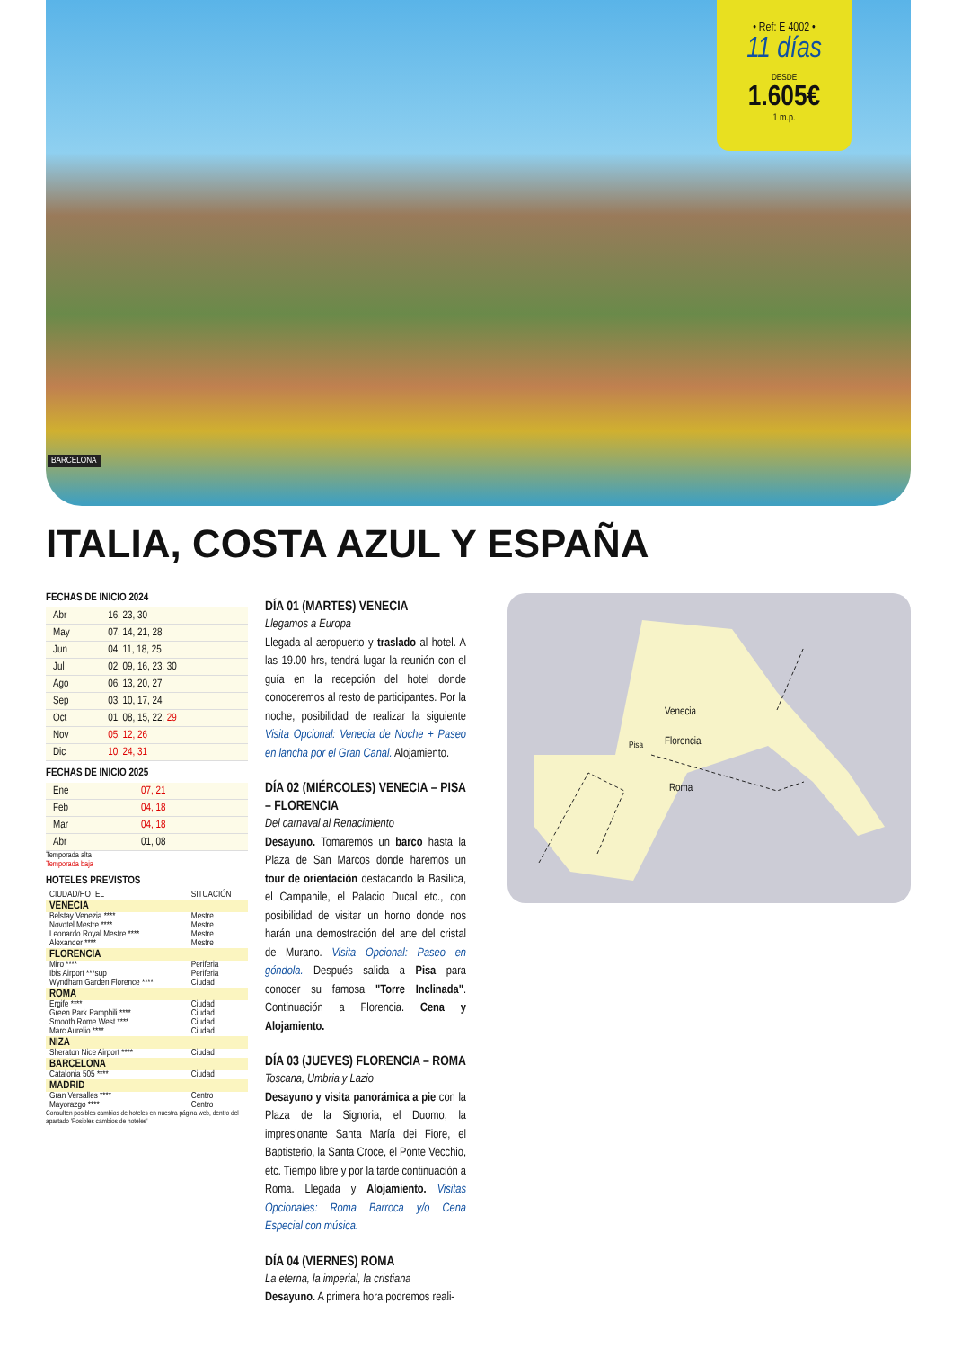BARCELONA
• Ref: E 4002 •
11 días
DESDE
1.605€
1 m.p.
ITALIA, COSTA AZUL Y ESPAÑA
FECHAS DE INICIO 2024
| Abr | 16, 23, 30 |
| May | 07, 14, 21, 28 |
| Jun | 04, 11, 18, 25 |
| Jul | 02, 09, 16, 23, 30 |
| Ago | 06, 13, 20, 27 |
| Sep | 03, 10, 17, 24 |
| Oct | 01, 08, 15, 22, 29 |
| Nov | 05, 12, 26 |
| Dic | 10, 24, 31 |
FECHAS DE INICIO 2025
| Ene | 07, 21 |
| Feb | 04, 18 |
| Mar | 04, 18 |
| Abr | 01, 08 |
Temporada alta
Temporada baja
HOTELES PREVISTOS
| CIUDAD/HOTEL | SITUACIÓN |
| VENECIA | |
| Belstay Venezia **** | Mestre |
| Novotel Mestre **** | Mestre |
| Leonardo Royal Mestre **** | Mestre |
| Alexander **** | Mestre |
| FLORENCIA | |
| Miro **** | Periferia |
| Ibis Airport ***sup | Periferia |
| Wyndham Garden Florence **** | Ciudad |
| ROMA | |
| Ergife **** | Ciudad |
| Green Park Pamphili **** | Ciudad |
| Smooth Rome West **** | Ciudad |
| Marc Aurelio **** | Ciudad |
| NIZA | |
| Sheraton Nice Airport **** | Ciudad |
| BARCELONA | |
| Catalonia 505 **** | Ciudad |
| MADRID | |
| Gran Versalles **** | Centro |
| Mayorazgo **** | Centro |
Consulten posibles cambios de hoteles en nuestra página web, dentro del apartado 'Posibles cambios de hoteles'
DÍA 01 (MARTES) VENECIA
Llegamos a Europa
Llegada al aeropuerto y traslado al hotel. A las 19.00 hrs, tendrá lugar la reunión con el guía en la recepción del hotel donde conoceremos al resto de participantes. Por la noche, posibilidad de realizar la siguiente Visita Opcional: Venecia de Noche + Paseo en lancha por el Gran Canal. Alojamiento.
DÍA 02 (MIÉRCOLES) VENECIA – PISA – FLORENCIA
Del carnaval al Renacimiento
Desayuno. Tomaremos un barco hasta la Plaza de San Marcos donde haremos un tour de orientación destacando la Basílica, el Campanile, el Palacio Ducal etc., con posibilidad de visitar un horno donde nos harán una demostración del arte del cristal de Murano. Visita Opcional: Paseo en góndola. Después salida a Pisa para conocer su famosa "Torre Inclinada". Continuación a Florencia. Cena y Alojamiento.
DÍA 03 (JUEVES) FLORENCIA – ROMA
Toscana, Umbria y Lazio
Desayuno y visita panorámica a pie con la Plaza de la Signoria, el Duomo, la impresionante Santa María dei Fiore, el Baptisterio, la Santa Croce, el Ponte Vecchio, etc. Tiempo libre y por la tarde continuación a Roma. Llegada y Alojamiento. Visitas Opcionales: Roma Barroca y/o Cena Especial con música.
DÍA 04 (VIERNES) ROMA
La eterna, la imperial, la cristiana
Desayuno. A primera hora podremos reali-
Venecia
Florencia
Pisa
Roma